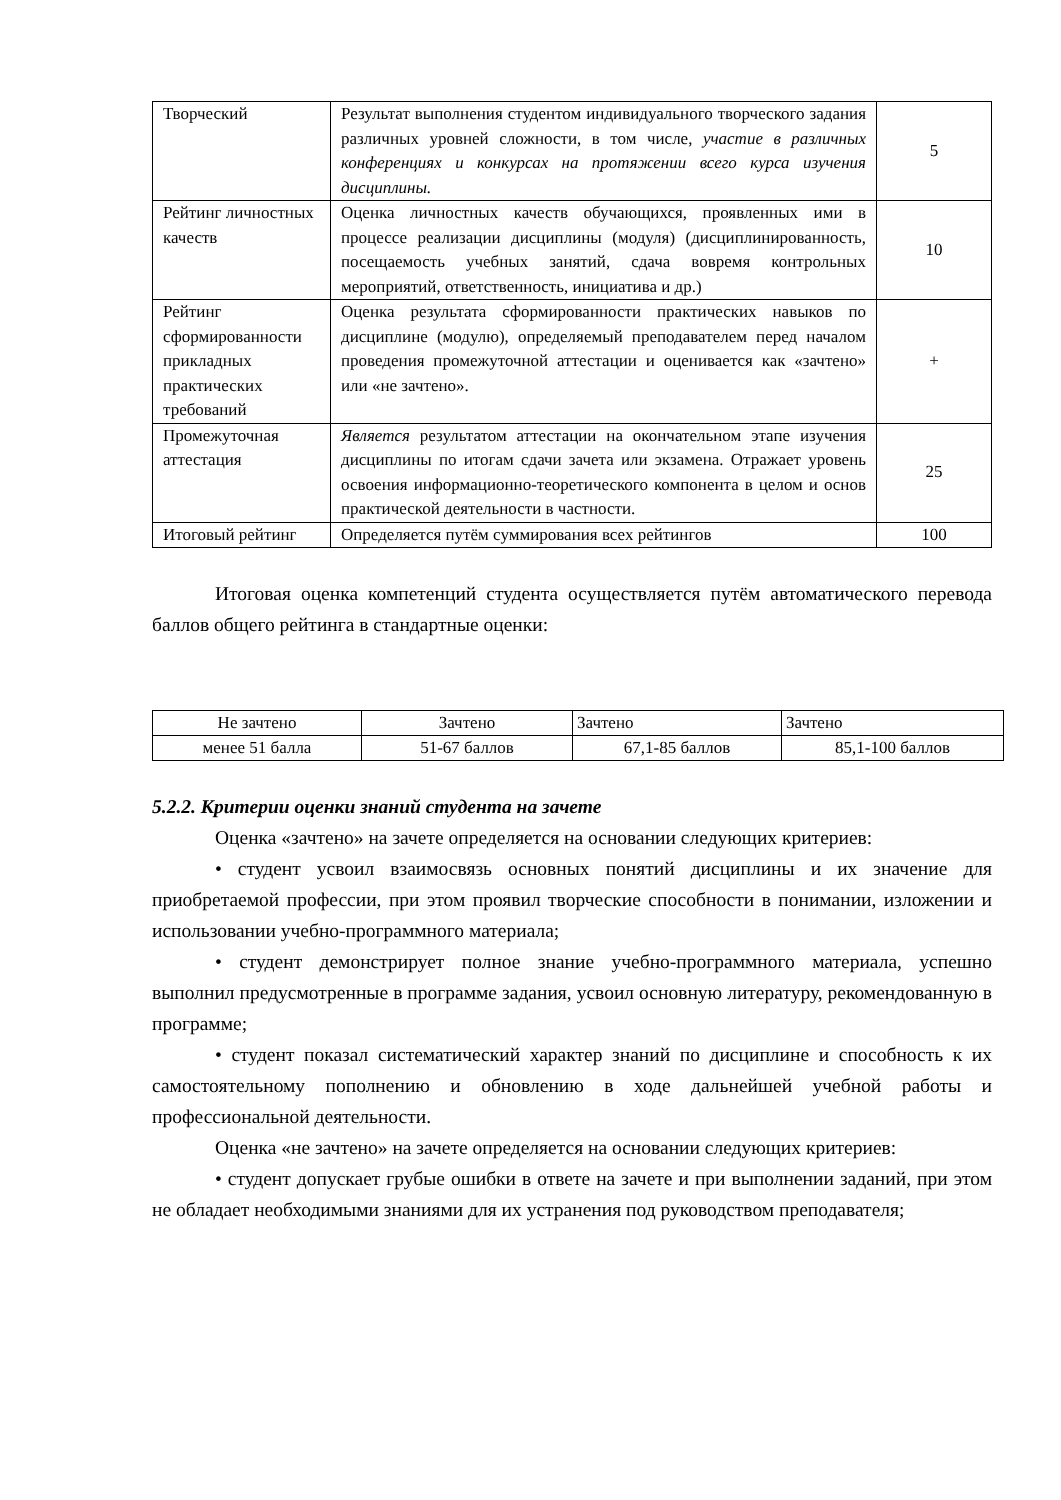| Творческий | Результат выполнения студентом индивидуального творческого задания различных уровней сложности, в том числе, участие в различных конференциях и конкурсах на протяжении всего курса изучения дисциплины. | 5 |
| Рейтинг личностных качеств | Оценка личностных качеств обучающихся, проявленных ими в процессе реализации дисциплины (модуля) (дисциплинированность, посещаемость учебных занятий, сдача вовремя контрольных мероприятий, ответственность, инициатива и др.) | 10 |
| Рейтинг сформированности прикладных практических требований | Оценка результата сформированности практических навыков по дисциплине (модулю), определяемый преподавателем перед началом проведения промежуточной аттестации и оценивается как «зачтено» или «не зачтено». | + |
| Промежуточная аттестация | Является результатом аттестации на окончательном этапе изучения дисциплины по итогам сдачи зачета или экзамена. Отражает уровень освоения информационно-теоретического компонента в целом и основ практической деятельности в частности. | 25 |
| Итоговый рейтинг | Определяется путём суммирования всех рейтингов | 100 |
Итоговая оценка компетенций студента осуществляется путём автоматического перевода баллов общего рейтинга в стандартные оценки:
| Не зачтено | Зачтено | Зачтено | Зачтено |
| менее 51 балла | 51-67 баллов | 67,1-85 баллов | 85,1-100 баллов |
5.2.2. Критерии оценки знаний студента на зачете
Оценка «зачтено» на зачете определяется на основании следующих критериев:
• студент усвоил взаимосвязь основных понятий дисциплины и их значение для приобретаемой профессии, при этом проявил творческие способности в понимании, изложении и использовании учебно-программного материала;
• студент демонстрирует полное знание учебно-программного материала, успешно выполнил предусмотренные в программе задания, усвоил основную литературу, рекомендованную в программе;
• студент показал систематический характер знаний по дисциплине и способность к их самостоятельному пополнению и обновлению в ходе дальнейшей учебной работы и профессиональной деятельности.
Оценка «не зачтено» на зачете определяется на основании следующих критериев:
• студент допускает грубые ошибки в ответе на зачете и при выполнении заданий, при этом не обладает необходимыми знаниями для их устранения под руководством преподавателя;